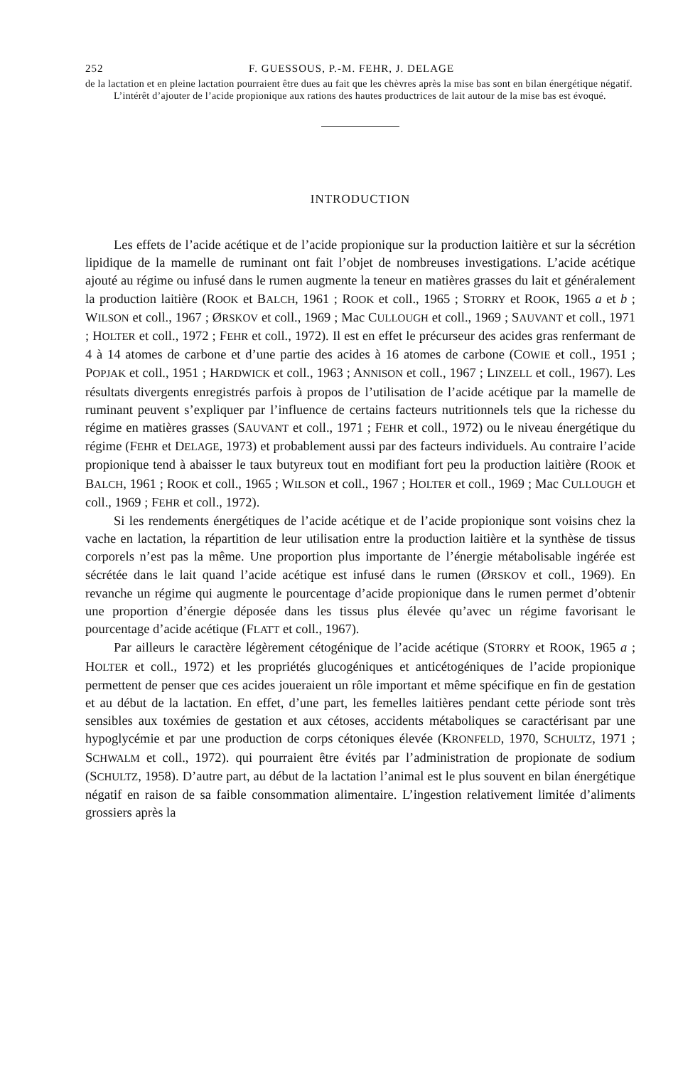252 F. GUESSOUS, P.-M. FEHR, J. DELAGE
de la lactation et en pleine lactation pourraient être dues au fait que les chèvres après la mise bas sont en bilan énergétique négatif.
L’intérêt d’ajouter de l’acide propionique aux rations des hautes productrices de lait autour de la mise bas est évoqué.
INTRODUCTION
Les effets de l’acide acétique et de l’acide propionique sur la production laitière et sur la sécrétion lipidique de la mamelle de ruminant ont fait l’objet de nombreuses investigations. L’acide acétique ajouté au régime ou infusé dans le rumen augmente la teneur en matières grasses du lait et généralement la production laitière (ROOK et BALCH, 1961 ; ROOK et coll., 1965 ; STORRY et ROOK, 1965 a et b ; WILSON et coll., 1967 ; ØRSKOV et coll., 1969 ; Mac CULLOUGH et coll., 1969 ; SAUVANT et coll., 1971 ; HOLTER et coll., 1972 ; FEHR et coll., 1972). Il est en effet le précurseur des acides gras renfermant de 4 à 14 atomes de carbone et d’une partie des acides à 16 atomes de carbone (COWIE et coll., 1951 ; POPJAK et coll., 1951 ; HARDWICK et coll., 1963 ; ANNISON et coll., 1967 ; LINZELL et coll., 1967). Les résultats divergents enregistrés parfois à propos de l’utilisation de l’acide acétique par la mamelle de ruminant peuvent s’expliquer par l’influence de certains facteurs nutritionnels tels que la richesse du régime en matières grasses (SAUVANT et coll., 1971 ; FEHR et coll., 1972) ou le niveau énergétique du régime (FEHR et DELAGE, 1973) et probablement aussi par des facteurs individuels. Au contraire l’acide propionique tend à abaisser le taux butyreux tout en modifiant fort peu la production laitière (ROOK et BALCH, 1961 ; ROOK et coll., 1965 ; WILSON et coll., 1967 ; HOLTER et coll., 1969 ; Mac CULLOUGH et coll., 1969 ; FEHR et coll., 1972).
Si les rendements énergétiques de l’acide acétique et de l’acide propionique sont voisins chez la vache en lactation, la répartition de leur utilisation entre la production laitière et la synthèse de tissus corporels n’est pas la même. Une proportion plus importante de l’énergie métabolisable ingérée est sécrétée dans le lait quand l’acide acétique est infusé dans le rumen (ØRSKOV et coll., 1969). En revanche un régime qui augmente le pourcentage d’acide propionique dans le rumen permet d’obtenir une proportion d’énergie déposée dans les tissus plus élevée qu’avec un régime favorisant le pourcentage d’acide acétique (FLATT et coll., 1967).
Par ailleurs le caractère légèrement cétogénique de l’acide acétique (STORRY et ROOK, 1965 a ; HOLTER et coll., 1972) et les propriétés glucogéniques et anticétogéniques de l’acide propionique permettent de penser que ces acides joueraient un rôle important et même spécifique en fin de gestation et au début de la lactation. En effet, d’une part, les femelles laitières pendant cette période sont très sensibles aux toxémies de gestation et aux cétoses, accidents métaboliques se caractérisant par une hypoglycémie et par une production de corps cétoniques élevée (KRONFELD, 1970, SCHULTZ, 1971 ; SCHWALM et coll., 1972). qui pourraient être évités par l’administration de propionate de sodium (SCHULTZ, 1958). D’autre part, au début de la lactation l’animal est le plus souvent en bilan énergétique négatif en raison de sa faible consommation alimentaire. L’ingestion relativement limitée d’aliments grossiers après la